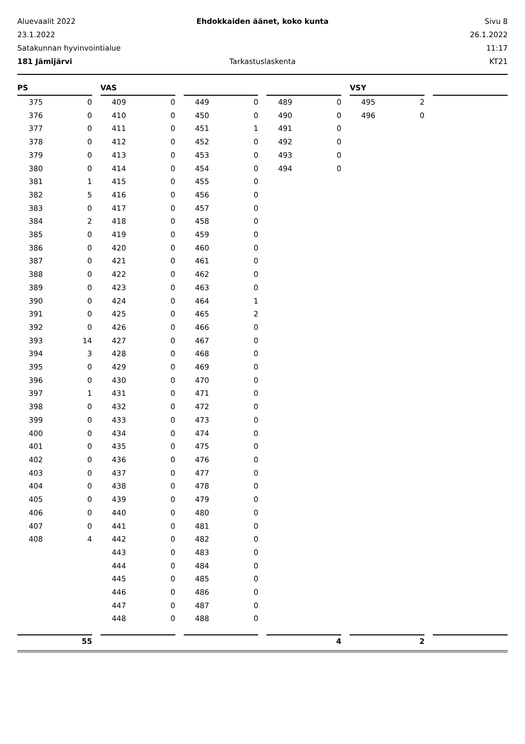Aluevaalit 2022
Ehdokkaiden äänet, koko kunta
Sivu 8
23.1.2022
26.1.2022
Satakunnan hyvinvointialue
11:17
181 Jämijärvi
Tarkastuslaskenta
KT21
| PS | | | VAS | | | | | | | | | VSY | | | | |
| --- | --- | --- | --- | --- | --- | --- | --- | --- | --- | --- | --- | --- | --- | --- | --- | --- |
| 375 | 0 | | 409 | 0 | | 449 | 0 | | 489 | 0 | | 495 | 2 | | | |
| 376 | 0 | | 410 | 0 | | 450 | 0 | | 490 | 0 | | 496 | 0 | | | |
| 377 | 0 | | 411 | 0 | | 451 | 1 | | 491 | 0 | | | | | | |
| 378 | 0 | | 412 | 0 | | 452 | 0 | | 492 | 0 | | | | | | |
| 379 | 0 | | 413 | 0 | | 453 | 0 | | 493 | 0 | | | | | | |
| 380 | 0 | | 414 | 0 | | 454 | 0 | | 494 | 0 | | | | | | |
| 381 | 1 | | 415 | 0 | | 455 | 0 | | | | | | | | | |
| 382 | 5 | | 416 | 0 | | 456 | 0 | | | | | | | | | |
| 383 | 0 | | 417 | 0 | | 457 | 0 | | | | | | | | | |
| 384 | 2 | | 418 | 0 | | 458 | 0 | | | | | | | | | |
| 385 | 0 | | 419 | 0 | | 459 | 0 | | | | | | | | | |
| 386 | 0 | | 420 | 0 | | 460 | 0 | | | | | | | | | |
| 387 | 0 | | 421 | 0 | | 461 | 0 | | | | | | | | | |
| 388 | 0 | | 422 | 0 | | 462 | 0 | | | | | | | | | |
| 389 | 0 | | 423 | 0 | | 463 | 0 | | | | | | | | | |
| 390 | 0 | | 424 | 0 | | 464 | 1 | | | | | | | | | |
| 391 | 0 | | 425 | 0 | | 465 | 2 | | | | | | | | | |
| 392 | 0 | | 426 | 0 | | 466 | 0 | | | | | | | | | |
| 393 | 14 | | 427 | 0 | | 467 | 0 | | | | | | | | | |
| 394 | 3 | | 428 | 0 | | 468 | 0 | | | | | | | | | |
| 395 | 0 | | 429 | 0 | | 469 | 0 | | | | | | | | | |
| 396 | 0 | | 430 | 0 | | 470 | 0 | | | | | | | | | |
| 397 | 1 | | 431 | 0 | | 471 | 0 | | | | | | | | | |
| 398 | 0 | | 432 | 0 | | 472 | 0 | | | | | | | | | |
| 399 | 0 | | 433 | 0 | | 473 | 0 | | | | | | | | | |
| 400 | 0 | | 434 | 0 | | 474 | 0 | | | | | | | | | |
| 401 | 0 | | 435 | 0 | | 475 | 0 | | | | | | | | | |
| 402 | 0 | | 436 | 0 | | 476 | 0 | | | | | | | | | |
| 403 | 0 | | 437 | 0 | | 477 | 0 | | | | | | | | | |
| 404 | 0 | | 438 | 0 | | 478 | 0 | | | | | | | | | |
| 405 | 0 | | 439 | 0 | | 479 | 0 | | | | | | | | | |
| 406 | 0 | | 440 | 0 | | 480 | 0 | | | | | | | | | |
| 407 | 0 | | 441 | 0 | | 481 | 0 | | | | | | | | | |
| 408 | 4 | | 442 | 0 | | 482 | 0 | | | | | | | | | |
| | | | 443 | 0 | | 483 | 0 | | | | | | | | | |
| | | | 444 | 0 | | 484 | 0 | | | | | | | | | |
| | | | 445 | 0 | | 485 | 0 | | | | | | | | | |
| | | | 446 | 0 | | 486 | 0 | | | | | | | | | |
| | | | 447 | 0 | | 487 | 0 | | | | | | | | | |
| | | | 448 | 0 | | 488 | 0 | | | | | | | | | |
| | 55 | | | | | | | | | 4 | | | 2 | | | |